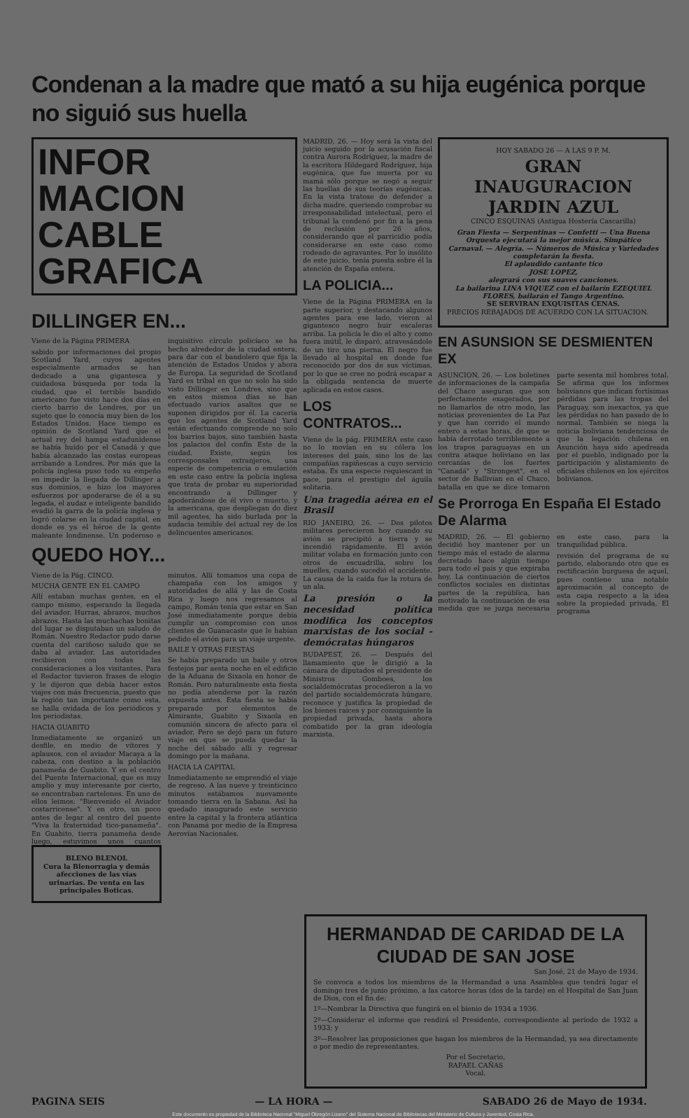Condenan a la madre que mató a su hija eugénica porque no siguió sus huella
INFOR
MACION
CABLE
GRAFICA
DILLINGER EN...
Viene de la Página PRIMERA
sabido por informaciones del propio Scotland Yard, cuyos agentes especialmente armados se han dedicado a una gigantesca y cuidadosa búsqueda por toda la ciudad, que el terrible bandido americano fue visto hace dos días en cierto barrio de Londres, por un sujeto que lo conocía muy bien de los Estados Unidos. Hace tiempo es opinión de Scotland Yard que el actual rey del hampa estadunidense se había huído por el Canadá y que había alcanzado las costas europeas arribando a Londres. Por más que la policía inglesa puso todo su empeño en impedir la llegada de Dillinger a sus dominios, e hizo los mayores esfuerzos por apoderarse de él a su legada, el audaz e inteligente bandido evadió la garra de la policía inglesa y logró colarse en la ciudad capital, en donde es ya el héroe de la gente maleante londinense. Un poderoso e inquisitivo círculo policíaco se ha hecho alrededor de la ciudad entera, para dar con el bandolero que fija la atención de Estados Unidos y ahora de Europa. La seguridad de Scotland Yard es tribal en que no solo ha sido visto Dillinger en Londres, sino que en estos mismos días se han efectuado varios asaltos que se suponen dirigidos por él. La cacería que los agentes de Scotland Yard están efectuando comprende no solo los barrios bajos, sino también hasta los palacios del confín Este de la ciudad. Existe, según los corresponsales extranjeros, una especie de competencia o emulación en este caso entre la policía inglesa que trata de probar su superioridad encontrando a Dillinger y apoderándose de él vivo o muerto, y la americana, que despliegan do diez mil agentes, ha sido burlada por la audacia temible del actual rey de los delincuentes americanos.
QUEDO HOY...
Viene de la Pág. CINCO.
MUCHA GENTE EN EL CAMPO
Allí estaban muchas gentes, en el campo mismo, esperando la llegada del aviador. Hurras, abrazos, muchos abrazos. Hasta las muchachas bonitas del lugar se disputaban un saludo de Román. Nuestro Redactor pudo darse cuenta del cariñoso saludo que se daba al aviador. Las autoridades recibieron con todas las consideraciones a los visitantes. Para el Redactor tuvieron frases de elogio y le dijeron que debía hacer estos viajes con más frecuencia, puesto que la región tan importante como esta, se halla ovidada de los periódicos y los periodistas.
HACIA GUABITO
Inmediatamente se organizó un desfile, en medio de vítores y aplausos, con el aviador Macaya a la cabeza, con destino a la población panameña de Guabito. Y en el centro del Puente Internacional, que es muy amplio y muy interesante por cierto, se encontraban cartelones. En uno de ellos leimos: "Bienvenido el Aviador costarricense". Y en otro, un poco antes de legar al centro del puente "Viva la fraternidad tico-panameña". En Guabito, tierra panameña desde luego, estuvimos unos cuantos minutos. Allí tomamos una copa de champaña con los amigos y autoridades de allá y las de Costa Rica y luego nos regresamos al campo, Román tenía que estar en San José inmediatamente porque debía cumplir un compromiso con unos clientes de Guanacaste que le habían pedido el avión para un viaje urgente.
BAILE Y OTRAS FIESTAS
Se había preparado un baile y otros festejos par aesta noche en el edificio de la Aduana de Sixaola en honor de Román. Pero naturalmente esta fiesta no podía atenderse por la razón expuesta antes. Esta fiesta se había preparado por elementos de Almirante, Guabito y Sixaola en comunión sincera de afecto para el aviador. Pero se dejó para un futuro viaje en que se pueda quedar la noche del sábado allí y regresar domingo por la mañana.
HACIA LA CAPITAL
Inmediatamente se emprendió el viaje de regreso. A las nueve y treinticinco minutos estábamos nuevamente tomando tierra en la Sabana. Así ha quedado inaugurado este servicio entre la capital y la frontera atlántica con Panamá por medio de la Empresa Aerovías Nacionales.
BLENO BLENOL
Cura la Blenorragia y demás afecciones de las vías urinarias. De venta en las principales Boticas.
MADRID, 26. — Hoy será la vista del juicio seguido por la acusación fiscal contra Aurora Rodríguez, la madre de la escritora Hildegard Rodríguez, hija eugénica, que fue muerta por su mamá sólo porque se negó a seguir las huellas de sus teorías eugénicas. En la vista tratose de defender a dicha madre, queriendo comprobar su irresponsabilidad intelectual, pero el tribunal la condenó por fin a la pena de reclusión por 26 años, considerando que el parricidio podía considerarse en este caso como rodeado de agravantes. Por lo insólito de este juicio, tenía puesta sobre él la atención de España entera.
LA POLICIA...
Viene de la Página PRIMERA en la parte superior, y destacando algunos agentes para ese lado, vieron al gigantesco negro huir escaleras arriba. La policía le dio el alto y como fuera inútil, le disparó, atravesándole de un tiro una pierna. El negro fue llevado al hospital en donde fue reconocido por dos de sus víctimas, por lo que se cree no podrá escapar a la obligada sentencia de muerte aplicada en estos casos.
LOS CONTRATOS...
Viene de la pág. PRIMERA este caso no lo movían en su cólera los intereses del país, sino los de las compañías rapiñescas a cuyo servicio estaba. Es una especie requiescant in pace, para el prestigio del águila solitaria.
Una tragedia aérea en el Brasil
RIO JANEIRO, 26. — Dos pilotos militares perecieron hoy cuando su avión se precipitó a tierra y se incendió rápidamente. El avión militar volaba en formación junto con otros de escuadrilla, sobre los muelles, cuando sucedió el accidente. La causa de la caída fue la rotura de un ala.
La presión o la necesidad política modifica los conceptos marxistas de los social - demócratas húngaros
BUDAPEST, 26. — Después del llamamiento que le dirigió a la cámara de diputados el presidente de Ministros Gomboes, los socialdemócratas procedieron a la vo del partido socialdemócrata húngaro, reconoce y justifica la propiedad de los bienes raíces y por consiguiente la propiedad privada, hasta ahora combatido por la gran ideología marxista.
HOY SABADO 26 — A LAS 9 P. M.
GRAN INAUGURACION
JARDIN AZUL
CINCO ESQUINAS (Antigua Hostería Cascarilla)
Gran Fiesta — Serpentinas — Confetti — Una Buena Orquesta ejecutará la mejor música. Simpático Carnaval. — Alegría. — Números de Música y Variedades completarán la fiesta.
El aplaudido cantante tico
JOSE LOPEZ,
alegrará con sus suaves canciones.
La bailarina LINA VIQUEZ con el bailarín EZEQUIEL FLORES, bailarán el Tango Argentino.
SE SERVIRAN EXQUISITAS CENAS.
PRECIOS REBAJADOS DE ACUERDO CON LA SITUACION.
EN ASUNSION SE DESMIENTEN EX
ASUNCION, 26. — Los boletines de informaciones de la campaña del Chaco aseguran que son perfectamente exagerados, por no llamarlos de otro modo, las noticias provenientes de La Paz y que han corrido el mundo entero a estas horas, de que se había derrotado terriblemente a los trapos paraguayas en un contra ataque boliviano en las cercanías de los fuertes "Canadá" y "Strongest", en el sector de Ballivian en el Chaco, batalla en que se dice tomaron parte sesenta mil hombres total. Se afirma que los informes bolivianos que indican fortísimas pérdidas para las tropas del Paraguay, son inexactos, ya que les pérdidas no han pasado de lo normal. También se niega la noticia boliviana tendenciosa de que la legación chilena en Asunción haya sido apedreada por el pueblo, indignado por la participación y alistamiento de oficiales chilenos en los ejércitos bolivianos.
Se Prorroga En España El Estado De Alarma
MADRID, 26. — El gobierno decidió hoy mantener por un tiempo más el estado de alarma decretado hace algún tiempo para todo el país y que expiraba hoy. La continuación de ciertos conflictos sociales en distintas partes de la república, han motivado la continuación de esa medida que se juzga necesaria en este caso, para la tranquilidad pública.
revisión del programa de su partido, elaborando otro que es rectificación burguesa de aquel, pues contiene una notable aproximación al concepto de esta capa respecto a la idea sobre la propiedad privada. El programa
HERMANDAD DE CARIDAD DE LA CIUDAD DE SAN JOSE
San José, 21 de Mayo de 1934.
Se convoca a todos los miembros de la Hermandad a una Asamblea que tendrá lugar el domingo tres de junio próximo, a las catorce horas (dos de la tarde) en el Hospital de San Juan de Dios, con el fin de:
1º—Nombrar la Directiva que fungirá en el bienio de 1934 a 1936.
2º—Considerar el informe que rendirá el Presidente, correspondiente al período de 1932 a 1933; y
3º—Resolver las proposiciones que hagan los miembros de la Hermandad, ya sea directamente o por medio de representantes.
Por el Secretario,
RAFAEL CAÑAS
Vocal.
PAGINA SEIS — LA HORA — SABADO 26 de Mayo de 1934.
Este documento es propiedad de la Biblioteca Nacional "Miguel Obregón Lizano" del Sistema Nacional de Bibliotecas del Ministerio de Cultura y Juventud, Costa Rica.